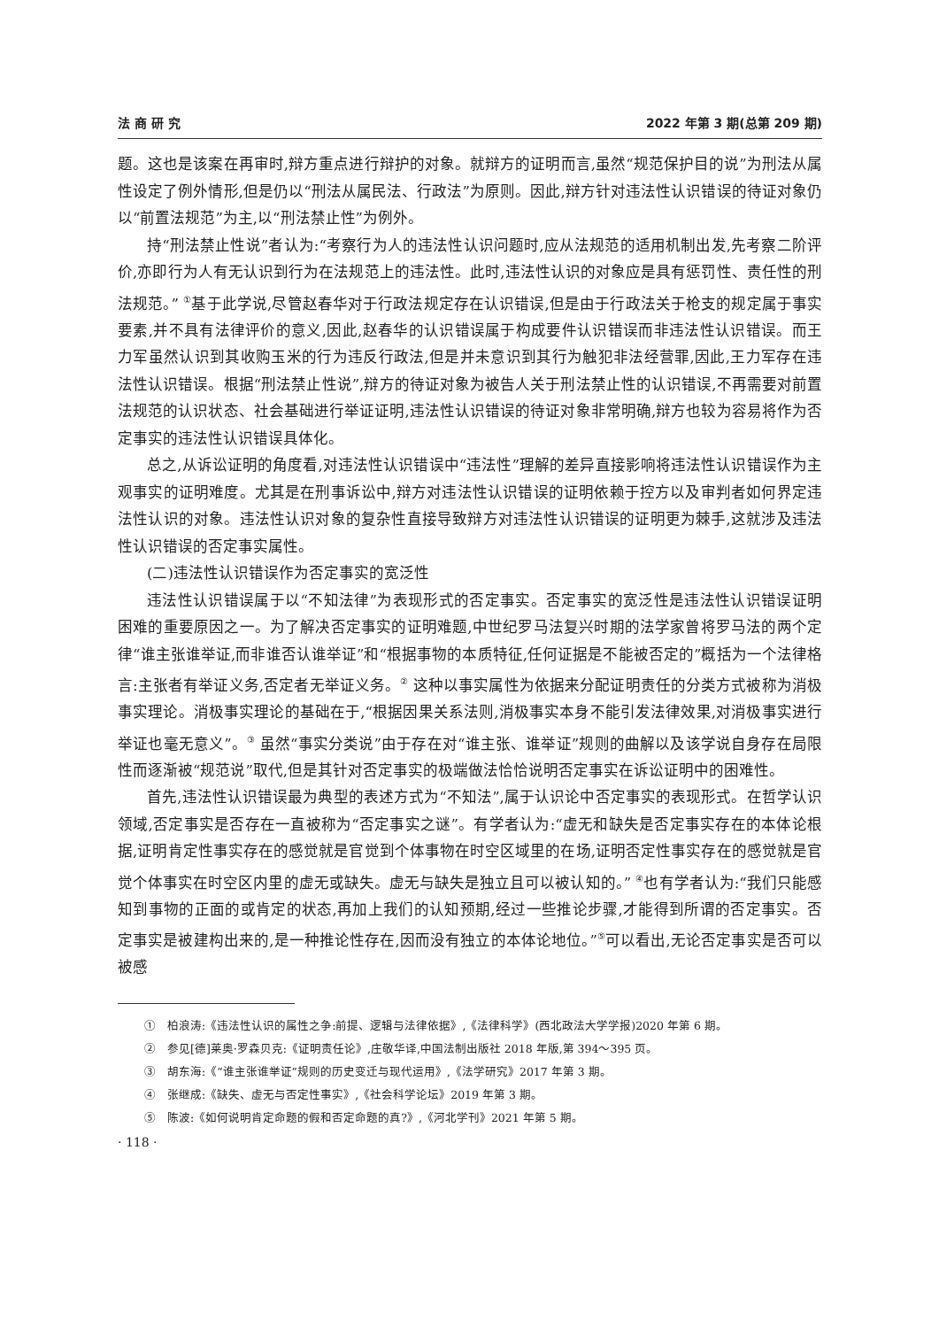法 商 研 究 2022 年第 3 期(总第 209 期)
题。这也是该案在再审时,辩方重点进行辩护的对象。就辩方的证明而言,虽然“规范保护目的说”为刑法从属性设定了例外情形,但是仍以“刑法从属民法、行政法”为原则。因此,辩方针对违法性认识错误的待证对象仍以“前置法规范”为主,以“刑法禁止性”为例外。
持“刑法禁止性说”者认为:“考察行为人的违法性认识问题时,应从法规范的适用机制出发,先考察二阶评价,亦即行为人有无认识到行为在法规范上的违法性。此时,违法性认识的对象应是具有惩罚性、责任性的刑法规范。” <sup>①</sup>基于此学说,尽管赵春华对于行政法规定存在认识错误,但是由于行政法关于枪支的规定属于事实要素,并不具有法律评价的意义,因此,赵春华的认识错误属于构成要件认识错误而非违法性认识错误。而王力军虽然认识到其收购玉米的行为违反行政法,但是并未意识到其行为触犯非法经营罪,因此,王力军存在违法性认识错误。根据“刑法禁止性说”,辩方的待证对象为被告人关于刑法禁止性的认识错误,不再需要对前置法规范的认识状态、社会基础进行举证证明,违法性认识错误的待证对象非常明确,辩方也较为容易将作为否定事实的违法性认识错误具体化。
总之,从诉讼证明的角度看,对违法性认识错误中“违法性”理解的差异直接影响将违法性认识错误作为主观事实的证明难度。尤其是在刑事诉讼中,辩方对违法性认识错误的证明依赖于控方以及审判者如何界定违法性认识的对象。违法性认识对象的复杂性直接导致辩方对违法性认识错误的证明更为棘手,这就涉及违法性认识错误的否定事实属性。
(二)违法性认识错误作为否定事实的宽泛性
违法性认识错误属于以“不知法律”为表现形式的否定事实。否定事实的宽泛性是违法性认识错误证明困难的重要原因之一。为了解决否定事实的证明难题,中世纪罗马法复兴时期的法学家曾将罗马法的两个定律“谁主张谁举证,而非谁否认谁举证”和“根据事物的本质特征,任何证据是不能被否定的”概括为一个法律格言:主张者有举证义务,否定者无举证义务。<sup>②</sup> 这种以事实属性为依据来分配证明责任的分类方式被称为消极事实理论。消极事实理论的基础在于,“根据因果关系法则,消极事实本身不能引发法律效果,对消极事实进行举证也毫无意义”。<sup>③</sup> 虽然“事实分类说”由于存在对“谁主张、谁举证”规则的曲解以及该学说自身存在局限性而逐渐被“规范说”取代,但是其针对否定事实的极端做法恰恰说明否定事实在诉讼证明中的困难性。
首先,违法性认识错误最为典型的表述方式为“不知法”,属于认识论中否定事实的表现形式。在哲学认识领域,否定事实是否存在一直被称为“否定事实之谜”。有学者认为:“虚无和缺失是否定事实存在的本体论根据,证明肯定性事实存在的感觉就是官觉到个体事物在时空区域里的在场,证明否定性事实存在的感觉就是官觉个体事实在时空区内里的虚无或缺失。虚无与缺失是独立且可以被认知的。” <sup>④</sup>也有学者认为:“我们只能感知到事物的正面的或肯定的状态,再加上我们的认知预期,经过一些推论步骤,才能得到所谓的否定事实。否定事实是被建构出来的,是一种推论性存在,因而没有独立的本体论地位。”<sup>⑤</sup>可以看出,无论否定事实是否可以被感
①　柏浪涛:《违法性认识的属性之争:前提、逻辑与法律依据》,《法律科学》(西北政法大学学报)2020 年第 6 期。
②　参见[德]莱奥·罗森贝克:《证明责任论》,庄敬华译,中国法制出版社 2018 年版,第 394～395 页。
③　胡东海:《“谁主张谁举证”规则的历史变迁与现代运用》,《法学研究》2017 年第 3 期。
④　张继成:《缺失、虚无与否定性事实》,《社会科学论坛》2019 年第 3 期。
⑤　陈波:《如何说明肯定命题的假和否定命题的真?》,《河北学刊》2021 年第 5 期。
· 118 ·